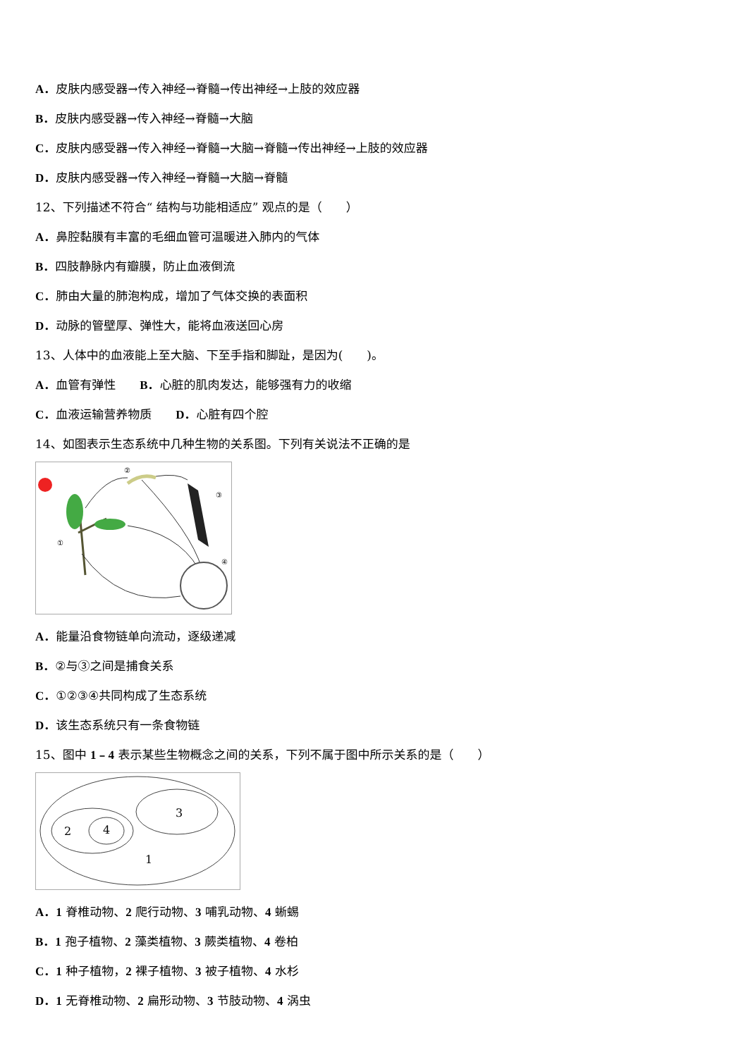A．皮肤内感受器→传入神经→脊髓→传出神经→上肢的效应器
B．皮肤内感受器→传入神经→脊髓→大脑
C．皮肤内感受器→传入神经→脊髓→大脑→脊髓→传出神经→上肢的效应器
D．皮肤内感受器→传入神经→脊髓→大脑→脊髓
12、下列描述不符合“ 结构与功能相适应” 观点的是（　　）
A．鼻腔黏膜有丰富的毛细血管可温暖进入肺内的气体
B．四肢静脉内有瓣膜，防止血液倒流
C．肺由大量的肺泡构成，增加了气体交换的表面积
D．动脉的管壁厚、弹性大，能将血液送回心房
13、人体中的血液能上至大脑、下至手指和脚趾，是因为(　　)。
A．血管有弹性　　B．心脏的肌肉发达，能够强有力的收缩
C．血液运输营养物质　　D．心脏有四个腔
14、如图表示生态系统中几种生物的关系图。下列有关说法不正确的是
②
③
①
④
A．能量沿食物链单向流动，逐级递减
B．②与③之间是捕食关系
C．①②③④共同构成了生态系统
D．该生态系统只有一条食物链
15、图中 1﹣4 表示某些生物概念之间的关系，下列不属于图中所示关系的是（　　）
2
4
3
1
A．1 脊椎动物、2 爬行动物、3 哺乳动物、4 蜥蜴
B．1 孢子植物、2 藻类植物、3 蕨类植物、4 卷柏
C．1 种子植物，2 裸子植物、3 被子植物、4 水杉
D．1 无脊椎动物、2 扁形动物、3 节肢动物、4 涡虫